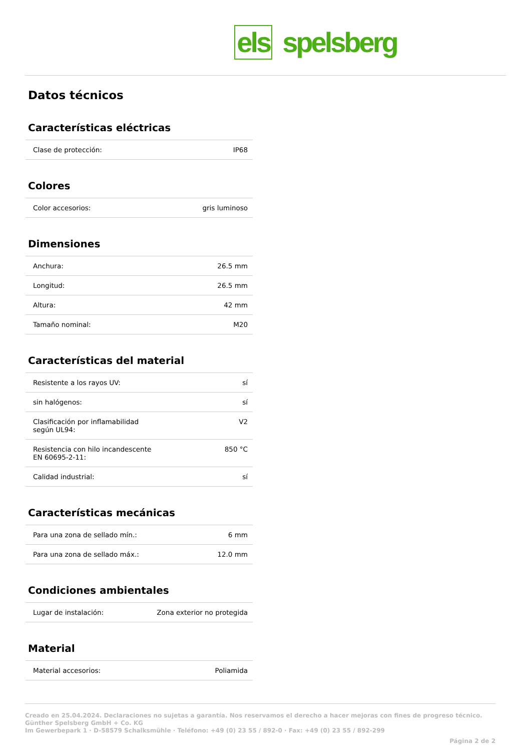els spelsberg
Datos técnicos
Características eléctricas
| Clase de protección: | IP68 |
Colores
| Color accesorios: | gris luminoso |
Dimensiones
| Anchura: | 26.5 mm |
| Longitud: | 26.5 mm |
| Altura: | 42 mm |
| Tamaño nominal: | M20 |
Características del material
| Resistente a los rayos UV: | sí |
| sin halógenos: | sí |
| Clasificación por inflamabilidad según UL94: | V2 |
| Resistencia con hilo incandescente EN 60695-2-11: | 850 °C |
| Calidad industrial: | sí |
Características mecánicas
| Para una zona de sellado mín.: | 6 mm |
| Para una zona de sellado máx.: | 12.0 mm |
Condiciones ambientales
| Lugar de instalación: | Zona exterior no protegida |
Material
| Material accesorios: | Poliamida |
Creado en 25.04.2024. Declaraciones no sujetas a garantía. Nos reservamos el derecho a hacer mejoras con fines de progreso técnico.
Günther Spelsberg GmbH + Co. KG
Im Gewerbepark 1 · D-58579 Schalksmühle · Teléfono: +49 (0) 23 55 / 892-0 · Fax: +49 (0) 23 55 / 892-299
Página 2 de 2